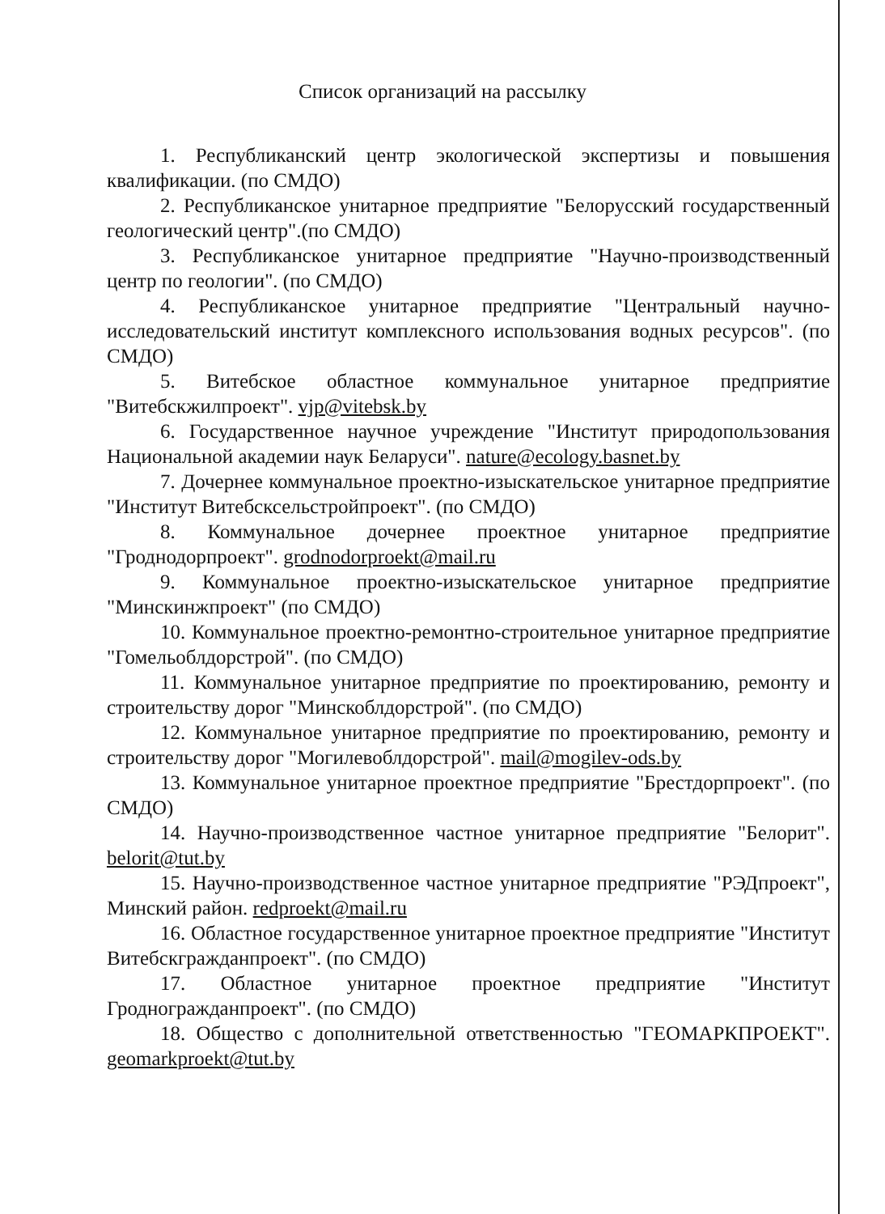Список организаций на рассылку
1. Республиканский центр экологической экспертизы и повышения квалификации. (по СМДО)
2. Республиканское унитарное предприятие "Белорусский государственный геологический центр".(по СМДО)
3. Республиканское унитарное предприятие "Научно-производственный центр по геологии". (по СМДО)
4. Республиканское унитарное предприятие "Центральный научно-исследовательский институт комплексного использования водных ресурсов". (по СМДО)
5. Витебское областное коммунальное унитарное предприятие "Витебскжилпроект". vjp@vitebsk.by
6. Государственное научное учреждение "Институт природопользования Национальной академии наук Беларуси". nature@ecology.basnet.by
7. Дочернее коммунальное проектно-изыскательское унитарное предприятие "Институт Витебсксельстройпроект". (по СМДО)
8. Коммунальное дочернее проектное унитарное предприятие "Гроднодорпроект". grodnodorproekt@mail.ru
9. Коммунальное проектно-изыскательское унитарное предприятие "Минскинжпроект" (по СМДО)
10. Коммунальное проектно-ремонтно-строительное унитарное предприятие "Гомельоблдорстрой". (по СМДО)
11. Коммунальное унитарное предприятие по проектированию, ремонту и строительству дорог "Минскоблдорстрой". (по СМДО)
12. Коммунальное унитарное предприятие по проектированию, ремонту и строительству дорог "Могилевоблдорстрой". mail@mogilev-ods.by
13. Коммунальное унитарное проектное предприятие "Брестдорпроект". (по СМДО)
14. Научно-производственное частное унитарное предприятие "Белорит". belorit@tut.by
15. Научно-производственное частное унитарное предприятие "РЭДпроект", Минский район. redproekt@mail.ru
16. Областное государственное унитарное проектное предприятие "Институт Витебскгражданпроект". (по СМДО)
17. Областное унитарное проектное предприятие "Институт Гродногражданпроект". (по СМДО)
18. Общество с дополнительной ответственностью "ГЕОМАРКПРОЕКТ". geomarkproekt@tut.by